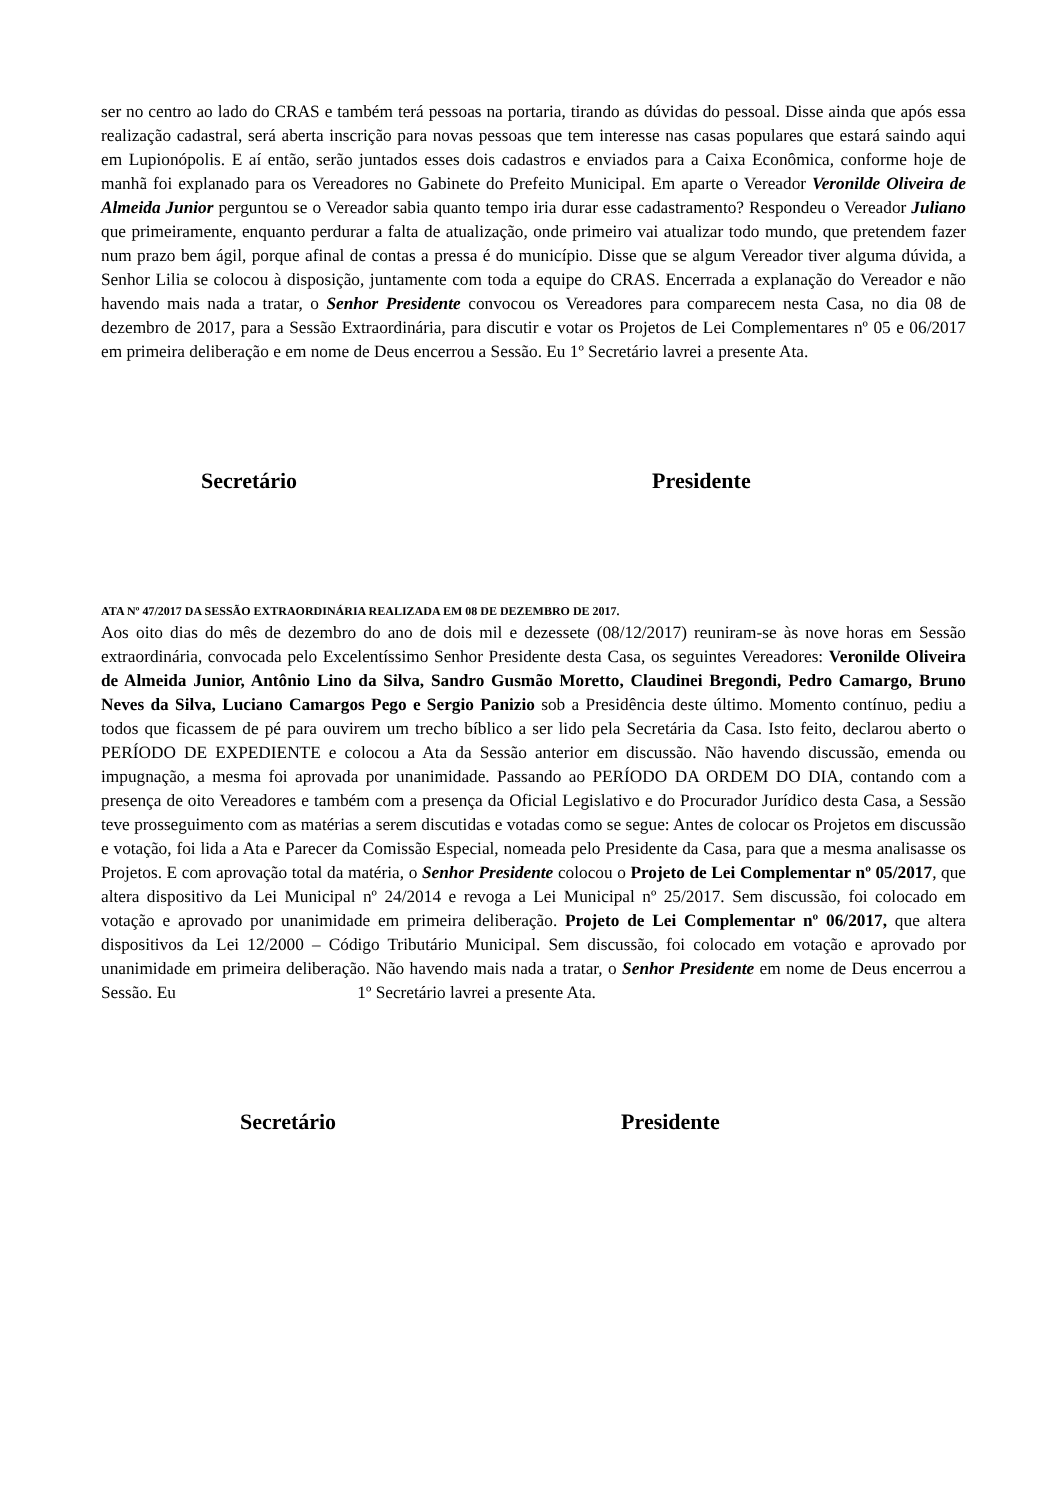ser no centro ao lado do CRAS e também terá pessoas na portaria, tirando as dúvidas do pessoal. Disse ainda que após essa realização cadastral, será aberta inscrição para novas pessoas que tem interesse nas casas populares que estará saindo aqui em Lupionópolis. E aí então, serão juntados esses dois cadastros e enviados para a Caixa Econômica, conforme hoje de manhã foi explanado para os Vereadores no Gabinete do Prefeito Municipal. Em aparte o Vereador Veronilde Oliveira de Almeida Junior perguntou se o Vereador sabia quanto tempo iria durar esse cadastramento? Respondeu o Vereador Juliano que primeiramente, enquanto perdurar a falta de atualização, onde primeiro vai atualizar todo mundo, que pretendem fazer num prazo bem ágil, porque afinal de contas a pressa é do município. Disse que se algum Vereador tiver alguma dúvida, a Senhor Lilia se colocou à disposição, juntamente com toda a equipe do CRAS. Encerrada a explanação do Vereador e não havendo mais nada a tratar, o Senhor Presidente convocou os Vereadores para comparecem nesta Casa, no dia 08 de dezembro de 2017, para a Sessão Extraordinária, para discutir e votar os Projetos de Lei Complementares nº 05 e 06/2017 em primeira deliberação e em nome de Deus encerrou a Sessão. Eu 1º Secretário lavrei a presente Ata.
Secretário Presidente
ATA Nº 47/2017 DA SESSÃO EXTRAORDINÁRIA REALIZADA EM 08 DE DEZEMBRO DE 2017.
Aos oito dias do mês de dezembro do ano de dois mil e dezessete (08/12/2017) reuniram-se às nove horas em Sessão extraordinária, convocada pelo Excelentíssimo Senhor Presidente desta Casa, os seguintes Vereadores: Veronilde Oliveira de Almeida Junior, Antônio Lino da Silva, Sandro Gusmão Moretto, Claudinei Bregondi, Pedro Camargo, Bruno Neves da Silva, Luciano Camargos Pego e Sergio Panizio sob a Presidência deste último. Momento contínuo, pediu a todos que ficassem de pé para ouvirem um trecho bíblico a ser lido pela Secretária da Casa. Isto feito, declarou aberto o PERÍODO DE EXPEDIENTE e colocou a Ata da Sessão anterior em discussão. Não havendo discussão, emenda ou impugnação, a mesma foi aprovada por unanimidade. Passando ao PERÍODO DA ORDEM DO DIA, contando com a presença de oito Vereadores e também com a presença da Oficial Legislativo e do Procurador Jurídico desta Casa, a Sessão teve prosseguimento com as matérias a serem discutidas e votadas como se segue: Antes de colocar os Projetos em discussão e votação, foi lida a Ata e Parecer da Comissão Especial, nomeada pelo Presidente da Casa, para que a mesma analisasse os Projetos. E com aprovação total da matéria, o Senhor Presidente colocou o Projeto de Lei Complementar nº 05/2017, que altera dispositivo da Lei Municipal nº 24/2014 e revoga a Lei Municipal nº 25/2017. Sem discussão, foi colocado em votação e aprovado por unanimidade em primeira deliberação. Projeto de Lei Complementar nº 06/2017, que altera dispositivos da Lei 12/2000 – Código Tributário Municipal. Sem discussão, foi colocado em votação e aprovado por unanimidade em primeira deliberação. Não havendo mais nada a tratar, o Senhor Presidente em nome de Deus encerrou a Sessão. Eu 1º Secretário lavrei a presente Ata.
Secretário Presidente